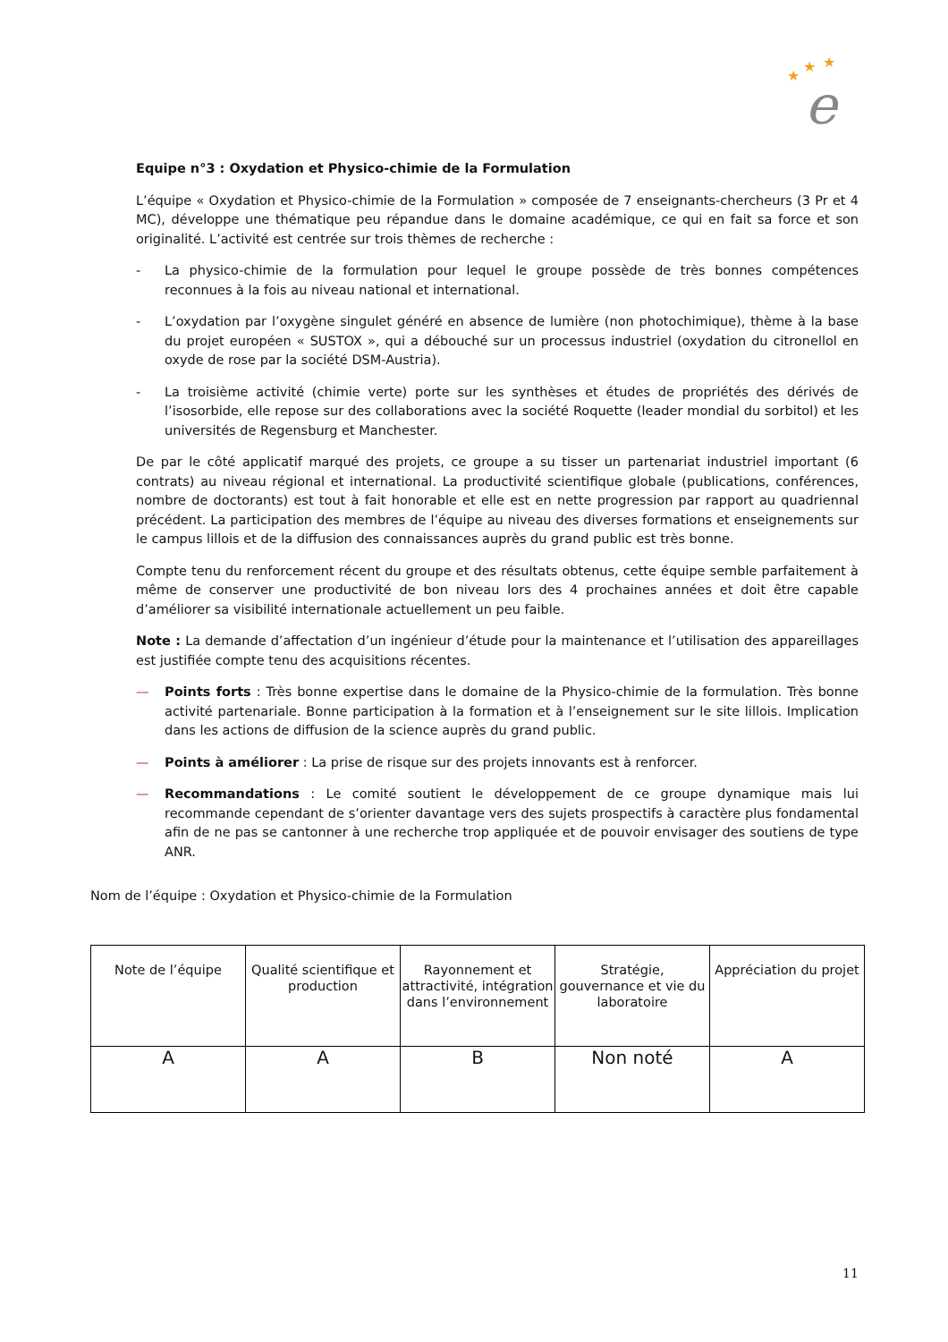★
★
★
e
Equipe n°3 : Oxydation et Physico-chimie de la Formulation
L’équipe « Oxydation et Physico-chimie de la Formulation » composée de 7 enseignants-chercheurs (3 Pr et 4 MC), développe une thématique peu répandue dans le domaine académique, ce qui en fait sa force et son originalité. L’activité est centrée sur trois thèmes de recherche :
- La physico-chimie de la formulation pour lequel le groupe possède de très bonnes compétences reconnues à la fois au niveau national et international.
- L’oxydation par l’oxygène singulet généré en absence de lumière (non photochimique), thème à la base du projet européen « SUSTOX », qui a débouché sur un processus industriel (oxydation du citronellol en oxyde de rose par la société DSM-Austria).
- La troisième activité (chimie verte) porte sur les synthèses et études de propriétés des dérivés de l’isosorbide, elle repose sur des collaborations avec la société Roquette (leader mondial du sorbitol) et les universités de Regensburg et Manchester.
De par le côté applicatif marqué des projets, ce groupe a su tisser un partenariat industriel important (6 contrats) au niveau régional et international. La productivité scientifique globale (publications, conférences, nombre de doctorants) est tout à fait honorable et elle est en nette progression par rapport au quadriennal précédent. La participation des membres de l’équipe au niveau des diverses formations et enseignements sur le campus lillois et de la diffusion des connaissances auprès du grand public est très bonne.
Compte tenu du renforcement récent du groupe et des résultats obtenus, cette équipe semble parfaitement à même de conserver une productivité de bon niveau lors des 4 prochaines années et doit être capable d’améliorer sa visibilité internationale actuellement un peu faible.
Note : La demande d’affectation d’un ingénieur d’étude pour la maintenance et l’utilisation des appareillages est justifiée compte tenu des acquisitions récentes.
— Points forts : Très bonne expertise dans le domaine de la Physico-chimie de la formulation. Très bonne activité partenariale. Bonne participation à la formation et à l’enseignement sur le site lillois. Implication dans les actions de diffusion de la science auprès du grand public.
— Points à améliorer : La prise de risque sur des projets innovants est à renforcer.
— Recommandations : Le comité soutient le développement de ce groupe dynamique mais lui recommande cependant de s’orienter davantage vers des sujets prospectifs à caractère plus fondamental afin de ne pas se cantonner à une recherche trop appliquée et de pouvoir envisager des soutiens de type ANR.
Nom de l’équipe : Oxydation et Physico-chimie de la Formulation
| Note de l’équipe | Qualité scientifique et production | Rayonnement et attractivité, intégration dans l’environnement | Stratégie, gouvernance et vie du laboratoire | Appréciation du projet |
| --- | --- | --- | --- | --- |
| A | A | B | Non noté | A |
11